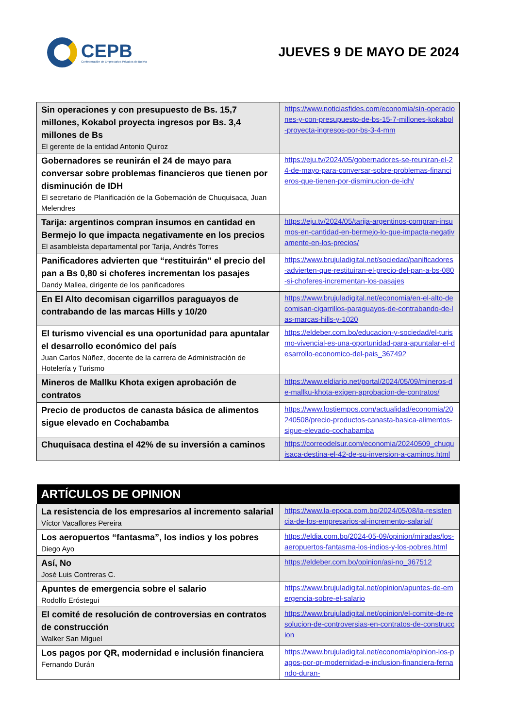CEPB
Confederación de Empresarios Privados de Bolivia
JUEVES 9 DE MAYO DE 2024
| Sin operaciones y con presupuesto de Bs. 15,7 millones, Kokabol proyecta ingresos por Bs. 3,4 millones de Bs El gerente de la entidad Antonio Quiroz | https://www.noticiasfides.com/economia/sin-operaciones-y-con-presupuesto-de-bs-15-7-millones-kokabol-proyecta-ingresos-por-bs-3-4-mm |
| Gobernadores se reunirán el 24 de mayo para conversar sobre problemas financieros que tienen por disminución de IDH El secretario de Planificación de la Gobernación de Chuquisaca, Juan Melendres | https://eju.tv/2024/05/gobernadores-se-reuniran-el-24-de-mayo-para-conversar-sobre-problemas-financieros-que-tienen-por-disminucion-de-idh/ |
| Tarija: argentinos compran insumos en cantidad en Bermejo lo que impacta negativamente en los precios El asambleísta departamental por Tarija, Andrés Torres | https://eju.tv/2024/05/tarija-argentinos-compran-insumos-en-cantidad-en-bermejo-lo-que-impacta-negativamente-en-los-precios/ |
| Panificadores advierten que “restituirán” el precio del pan a Bs 0,80 si choferes incrementan los pasajes Dandy Mallea, dirigente de los panificadores | https://www.brujuladigital.net/sociedad/panificadores-advierten-que-restituiran-el-precio-del-pan-a-bs-080-si-choferes-incrementan-los-pasajes |
| En El Alto decomisan cigarrillos paraguayos de contrabando de las marcas Hills y 10/20 | https://www.brujuladigital.net/economia/en-el-alto-decomisan-cigarrillos-paraguayos-de-contrabando-de-las-marcas-hills-y-1020 |
| El turismo vivencial es una oportunidad para apuntalar el desarrollo económico del país Juan Carlos Núñez, docente de la carrera de Administración de Hotelería y Turismo | https://eldeber.com.bo/educacion-y-sociedad/el-turismo-vivencial-es-una-oportunidad-para-apuntalar-el-desarrollo-economico-del-pais_367492 |
| Mineros de Mallku Khota exigen aprobación de contratos | https://www.eldiario.net/portal/2024/05/09/mineros-de-mallku-khota-exigen-aprobacion-de-contratos/ |
| Precio de productos de canasta básica de alimentos sigue elevado en Cochabamba | https://www.lostiempos.com/actualidad/economia/20240508/precio-productos-canasta-basica-alimentos-sigue-elevado-cochabamba |
| Chuquisaca destina el 42% de su inversión a caminos | https://correodelsur.com/economia/20240509_chuquisaca-destina-el-42-de-su-inversion-a-caminos.html |
| ARTÍCULOS DE OPINION | |
| --- | --- |
| La resistencia de los empresarios al incremento salarial Víctor Vacaflores Pereira | https://www.la-epoca.com.bo/2024/05/08/la-resistencia-de-los-empresarios-al-incremento-salarial/ |
| Los aeropuertos “fantasma”, los indios y los pobres Diego Ayo | https://eldia.com.bo/2024-05-09/opinion/miradas/los-aeropuertos-fantasma-los-indios-y-los-pobres.html |
| Así, No José Luis Contreras C. | https://eldeber.com.bo/opinion/asi-no_367512 |
| Apuntes de emergencia sobre el salario Rodolfo Eróstegui | https://www.brujuladigital.net/opinion/apuntes-de-emergencia-sobre-el-salario |
| El comité de resolución de controversias en contratos de construcción Walker San Miguel | https://www.brujuladigital.net/opinion/el-comite-de-resolucion-de-controversias-en-contratos-de-construccion |
| Los pagos por QR, modernidad e inclusión financiera Fernando Durán | https://www.brujuladigital.net/economia/opinion-los-pagos-por-qr-modernidad-e-inclusion-financiera-fernando-duran- |